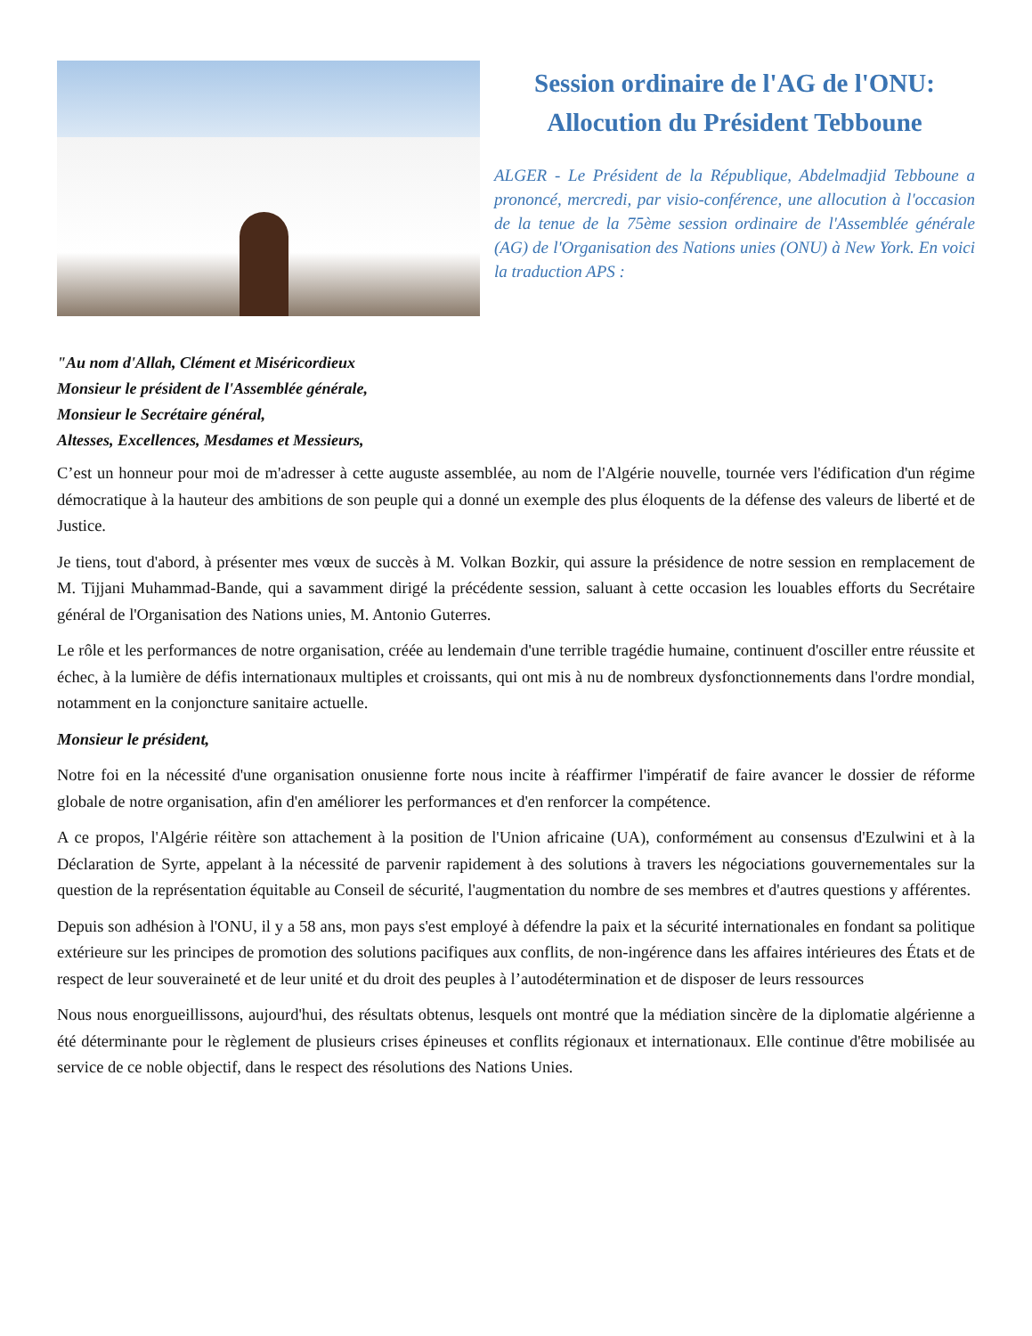Session ordinaire de l'AG de l'ONU: Allocution du Président Tebboune
ALGER - Le Président de la République, Abdelmadjid Tebboune a prononcé, mercredi, par visio-conférence, une allocution à l'occasion de la tenue de la 75ème session ordinaire de l'Assemblée générale (AG) de l'Organisation des Nations unies (ONU) à New York. En voici la traduction APS :
"Au nom d'Allah, Clément et Miséricordieux
Monsieur le président de l'Assemblée générale,
Monsieur le Secrétaire général,
Altesses, Excellences, Mesdames et Messieurs,
C’est un honneur pour moi de m'adresser à cette auguste assemblée, au nom de l'Algérie nouvelle, tournée vers l'édification d'un régime démocratique à la hauteur des ambitions de son peuple qui a donné un exemple des plus éloquents de la défense des valeurs de liberté et de Justice.
Je tiens, tout d'abord, à présenter mes vœux de succès à M. Volkan Bozkir, qui assure la présidence de notre session en remplacement de M. Tijjani Muhammad-Bande, qui a savamment dirigé la précédente session, saluant à cette occasion les louables efforts du Secrétaire général de l'Organisation des Nations unies, M. Antonio Guterres.
Le rôle et les performances de notre organisation, créée au lendemain d'une terrible tragédie humaine, continuent d'osciller entre réussite et échec, à la lumière de défis internationaux multiples et croissants, qui ont mis à nu de nombreux dysfonctionnements dans l'ordre mondial, notamment en la conjoncture sanitaire actuelle.
Monsieur le président,
Notre foi en la nécessité d'une organisation onusienne forte nous incite à réaffirmer l'impératif de faire avancer le dossier de réforme globale de notre organisation, afin d'en améliorer les performances et d'en renforcer la compétence.
A ce propos, l'Algérie réitère son attachement à la position de l'Union africaine (UA), conformément au consensus d'Ezulwini et à la Déclaration de Syrte, appelant à la nécessité de parvenir rapidement à des solutions à travers les négociations gouvernementales sur la question de la représentation équitable au Conseil de sécurité, l'augmentation du nombre de ses membres et d'autres questions y afférentes.
Depuis son adhésion à l'ONU, il y a 58 ans, mon pays s'est employé à défendre la paix et la sécurité internationales en fondant sa politique extérieure sur les principes de promotion des solutions pacifiques aux conflits, de non-ingérence dans les affaires intérieures des États et de respect de leur souveraineté et de leur unité et du droit des peuples à l’autodétermination et de disposer de leurs ressources
Nous nous enorgueillissons, aujourd'hui, des résultats obtenus, lesquels ont montré que la médiation sincère de la diplomatie algérienne a été déterminante pour le règlement de plusieurs crises épineuses et conflits régionaux et internationaux. Elle continue d'être mobilisée au service de ce noble objectif, dans le respect des résolutions des Nations Unies.